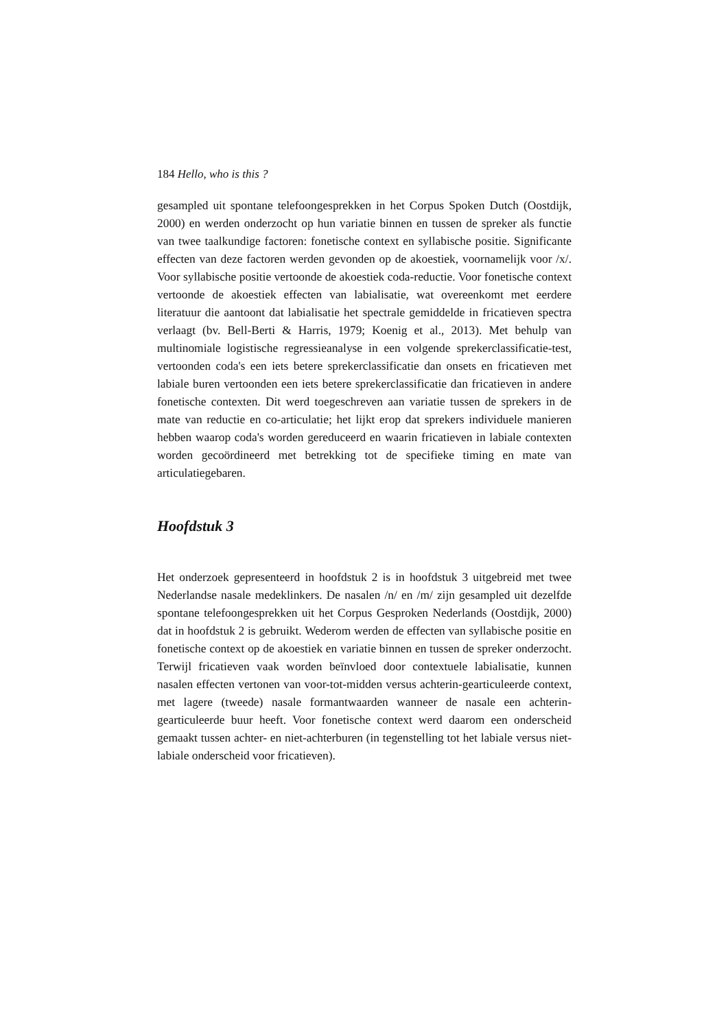184 Hello, who is this ?
gesampled uit spontane telefoongesprekken in het Corpus Spoken Dutch (Oostdijk, 2000) en werden onderzocht op hun variatie binnen en tussen de spreker als functie van twee taalkundige factoren: fonetische context en syllabische positie. Significante effecten van deze factoren werden gevonden op de akoestiek, voornamelijk voor /x/. Voor syllabische positie vertoonde de akoestiek coda-reductie. Voor fonetische context vertoonde de akoestiek effecten van labialisatie, wat overeenkomt met eerdere literatuur die aantoont dat labialisatie het spectrale gemiddelde in fricatieven spectra verlaagt (bv. Bell-Berti & Harris, 1979; Koenig et al., 2013). Met behulp van multinomiale logistische regressieanalyse in een volgende sprekerclassificatie-test, vertoonden coda's een iets betere sprekerclassificatie dan onsets en fricatieven met labiale buren vertoonden een iets betere sprekerclassificatie dan fricatieven in andere fonetische contexten. Dit werd toegeschreven aan variatie tussen de sprekers in de mate van reductie en co-articulatie; het lijkt erop dat sprekers individuele manieren hebben waarop coda's worden gereduceerd en waarin fricatieven in labiale contexten worden gecoördineerd met betrekking tot de specifieke timing en mate van articulatiegebaren.
Hoofdstuk 3
Het onderzoek gepresenteerd in hoofdstuk 2 is in hoofdstuk 3 uitgebreid met twee Nederlandse nasale medeklinkers. De nasalen /n/ en /m/ zijn gesampled uit dezelfde spontane telefoongesprekken uit het Corpus Gesproken Nederlands (Oostdijk, 2000) dat in hoofdstuk 2 is gebruikt. Wederom werden de effecten van syllabische positie en fonetische context op de akoestiek en variatie binnen en tussen de spreker onderzocht. Terwijl fricatieven vaak worden beïnvloed door contextuele labialisatie, kunnen nasalen effecten vertonen van voor-tot-midden versus achterin-gearticuleerde context, met lagere (tweede) nasale formantwaarden wanneer de nasale een achterin-gearticuleerde buur heeft. Voor fonetische context werd daarom een onderscheid gemaakt tussen achter- en niet-achterburen (in tegenstelling tot het labiale versus niet-labiale onderscheid voor fricatieven).